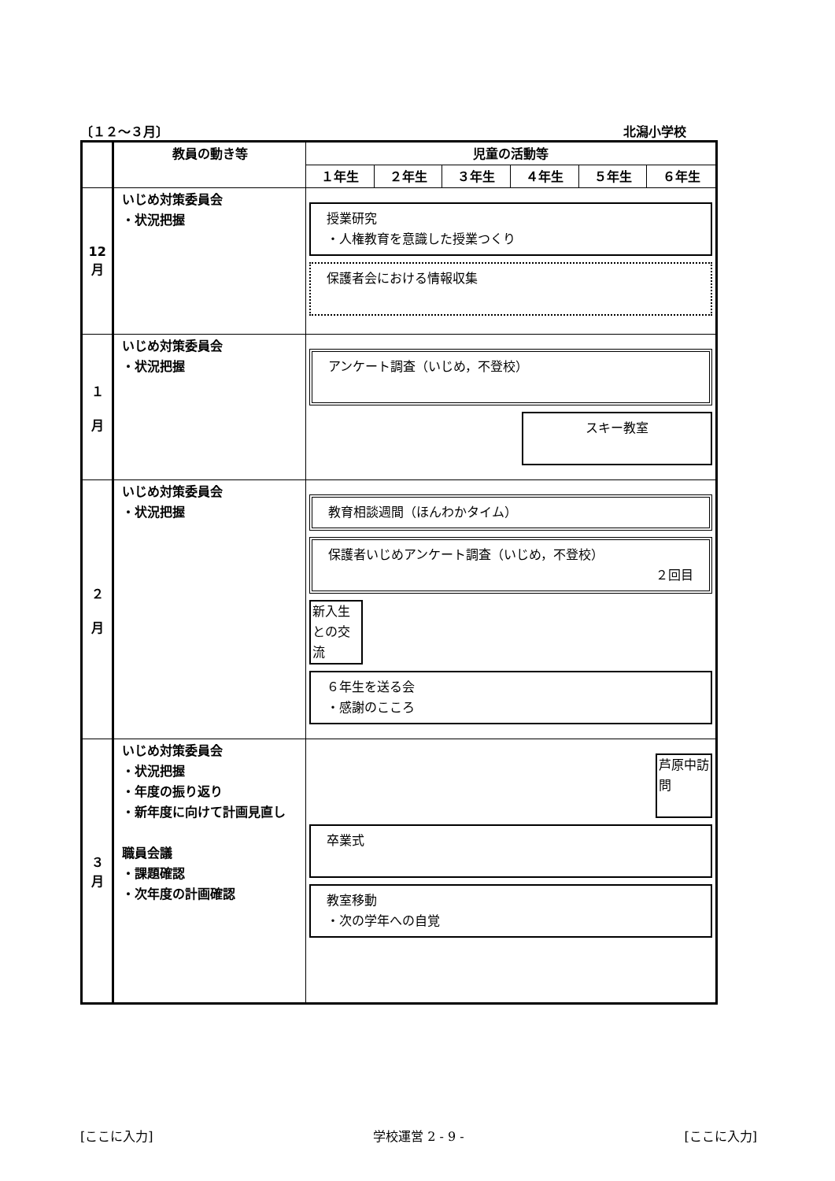〔１２～３月〕 北潟小学校
| | 教員の動き等 | 児童の活動等 | | | | | |
| --- | --- | --- | --- | --- | --- | --- | --- |
| | | １年生 | ２年生 | ３年生 | ４年生 | ５年生 | ６年生 |
| 12 月 | いじめ対策委員会 ・状況把握 | 授業研究 ・人権教育を意識した授業つくり 保護者会における情報収集 | | | | | |
| １ 月 | いじめ対策委員会 ・状況把握 | アンケート調査（いじめ，不登校） スキー教室 | | | | | |
| ２ 月 | いじめ対策委員会 ・状況把握 | 教育相談週間（ほんわかタイム） 保護者いじめアンケート調査（いじめ，不登校） ２回目 新入生との交流 ６年生を送る会 ・感謝のこころ | | | | | |
| ３ 月 | いじめ対策委員会 ・状況把握 ・年度の振り返り ・新年度に向けて計画見直し 職員会議 ・課題確認 ・次年度の計画確認 | 芦原中訪問 卒業式 教室移動 ・次の学年への自覚 | | | | | |
[ここに入力] 学校運営 2 - 9 - [ここに入力]